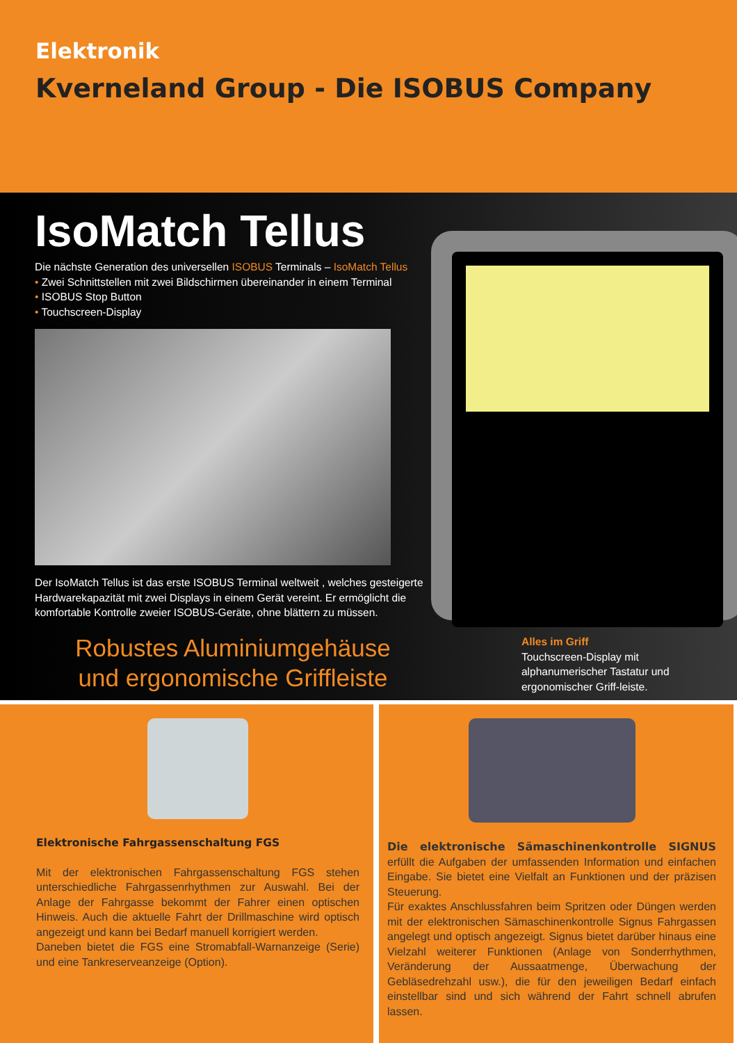Elektronik
Kverneland Group - Die ISOBUS Company
IsoMatch Tellus
Die nächste Generation des universellen ISOBUS Terminals – IsoMatch Tellus
• Zwei Schnittstellen mit zwei Bildschirmen übereinander in einem Terminal
• ISOBUS Stop Button
• Touchscreen-Display
Der IsoMatch Tellus ist das erste ISOBUS Terminal weltweit , welches gesteigerte Hardwarekapazität mit zwei Displays in einem Gerät vereint. Er ermöglicht die komfortable Kontrolle zweier ISOBUS-Geräte, ohne blättern zu müssen.
Robustes Aluminiumgehäuse
und ergonomische Griffleiste
Alles im Griff
Touchscreen-Display mit alphanumerischer Tastatur und ergonomischer Griff-leiste.
Elektronische Fahrgassenschaltung FGS
Mit der elektronischen Fahrgassenschaltung FGS stehen unterschiedliche Fahrgassenrhythmen zur Auswahl. Bei der Anlage der Fahrgasse bekommt der Fahrer einen optischen Hinweis. Auch die aktuelle Fahrt der Drillmaschine wird optisch angezeigt und kann bei Bedarf manuell korrigiert werden.
Daneben bietet die FGS eine Stromabfall-Warnanzeige (Serie) und eine Tankreserveanzeige (Option).
Die elektronische Sämaschinenkontrolle SIGNUS erfüllt die Aufgaben der umfassenden Information und einfachen Eingabe. Sie bietet eine Vielfalt an Funktionen und der präzisen Steuerung.
Für exaktes Anschlussfahren beim Spritzen oder Düngen werden mit der elektronischen Sämaschinenkontrolle Signus Fahrgassen angelegt und optisch angezeigt. Signus bietet darüber hinaus eine Vielzahl weiterer Funktionen (Anlage von Sonderrhythmen, Veränderung der Aussaatmenge, Überwachung der Gebläsedrehzahl usw.), die für den jeweiligen Bedarf einfach einstellbar sind und sich während der Fahrt schnell abrufen lassen.